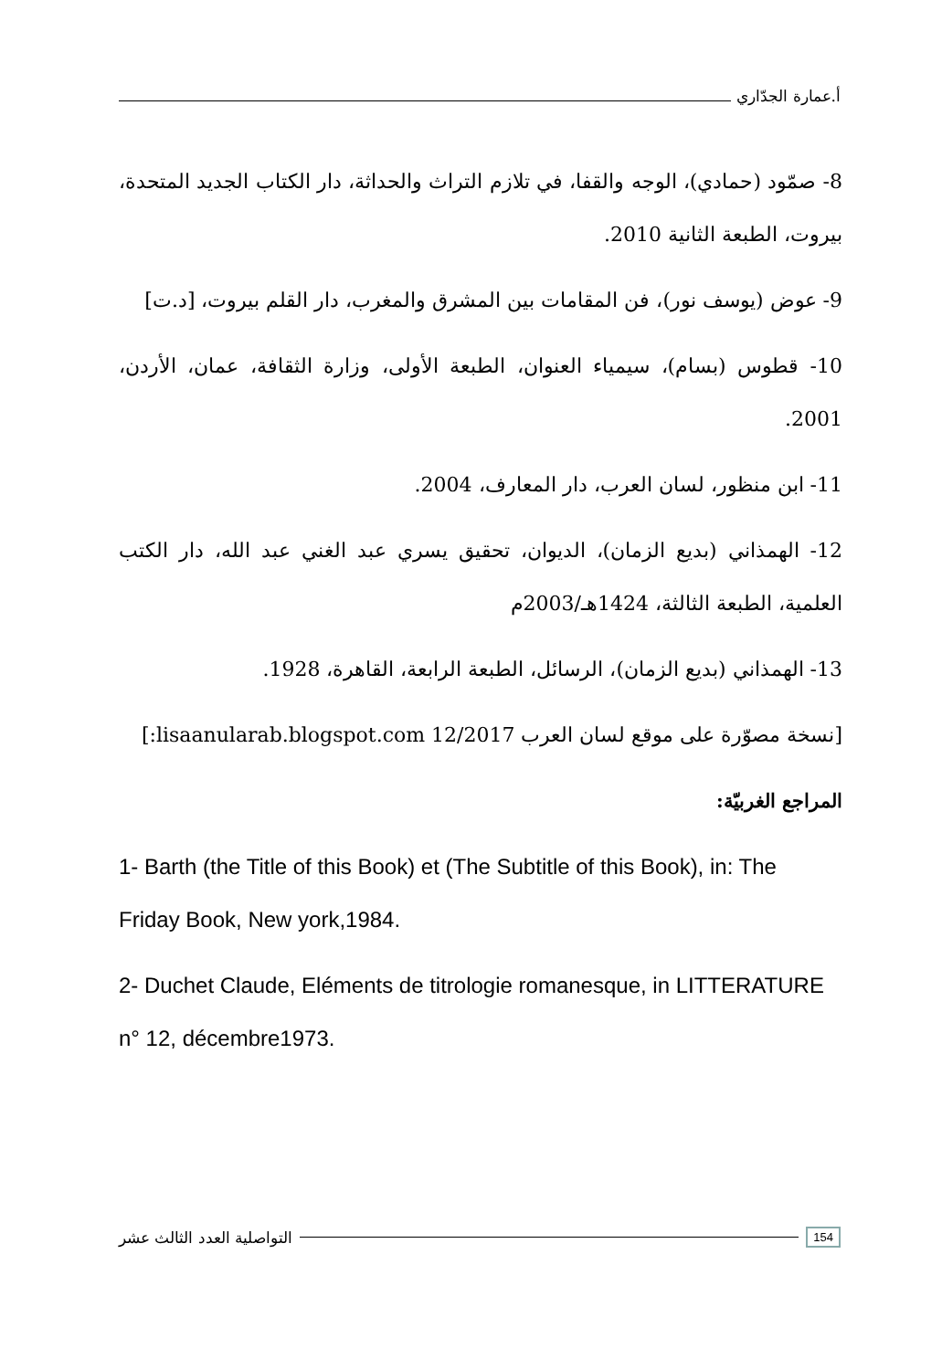أ.عمارة الجدّاري
8- صمّود (حمادي)، الوجه والقفا، في تلازم التراث والحداثة، دار الكتاب الجديد المتحدة، بيروت، الطبعة الثانية 2010.
9- عوض (يوسف نور)، فن المقامات بين المشرق والمغرب، دار القلم بيروت، [د.ت]
10- قطوس (بسام)، سيمياء العنوان، الطبعة الأولى، وزارة الثقافة، عمان، الأردن، 2001.
11- ابن منظور، لسان العرب، دار المعارف، 2004.
12- الهمذاني (بديع الزمان)، الديوان، تحقيق يسري عبد الغني عبد الله، دار الكتب العلمية، الطبعة الثالثة، 1424هـ/2003م
13- الهمذاني (بديع الزمان)، الرسائل، الطبعة الرابعة، القاهرة، 1928.
[نسخة مصوّرة على موقع لسان العرب lisaanularab.blogspot.com 12/2017:]
المراجع الغربيّة:
1- Barth (the Title of this Book) et (The Subtitle of this Book), in: The Friday Book, New york,1984.
2- Duchet Claude, Eléments de titrologie romanesque, in LITTERATURE n° 12, décembre1973.
التواصلية العدد الثالث عشر 154